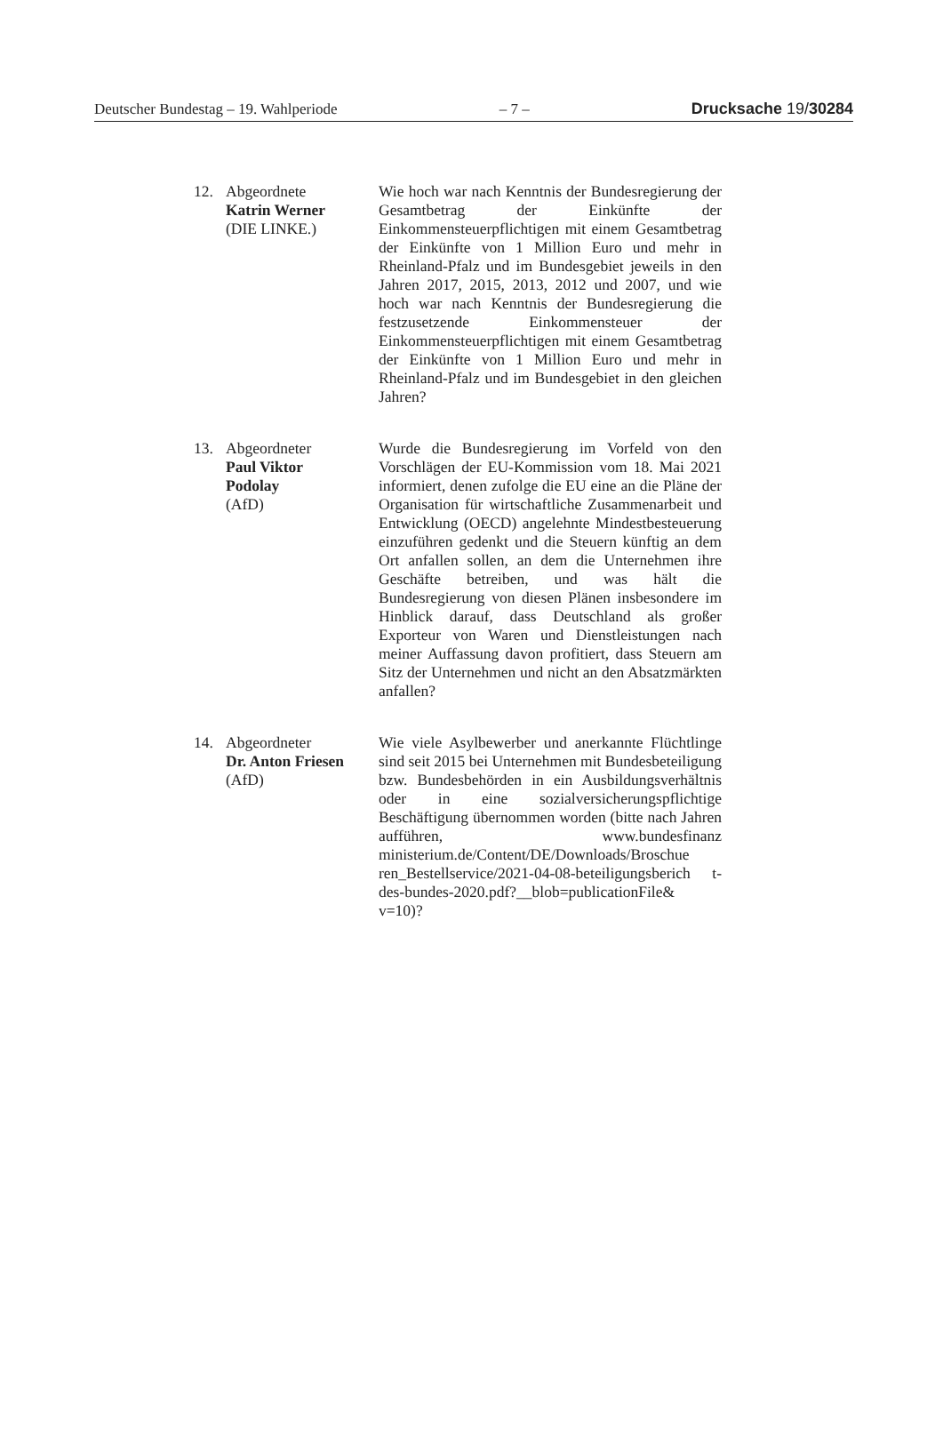Deutscher Bundestag – 19. Wahlperiode – 7 – Drucksache 19/30284
12. Abgeordnete
Katrin Werner
(DIE LINKE.)
Wie hoch war nach Kenntnis der Bundesregierung der Gesamtbetrag der Einkünfte der Einkommensteuerpflichtigen mit einem Gesamtbetrag der Einkünfte von 1 Million Euro und mehr in Rheinland-Pfalz und im Bundesgebiet jeweils in den Jahren 2017, 2015, 2013, 2012 und 2007, und wie hoch war nach Kenntnis der Bundesregierung die festzusetzende Einkommensteuer der Einkommensteuerpflichtigen mit einem Gesamtbetrag der Einkünfte von 1 Million Euro und mehr in Rheinland-Pfalz und im Bundesgebiet in den gleichen Jahren?
13. Abgeordneter
Paul Viktor
Podolay
(AfD)
Wurde die Bundesregierung im Vorfeld von den Vorschlägen der EU-Kommission vom 18. Mai 2021 informiert, denen zufolge die EU eine an die Pläne der Organisation für wirtschaftliche Zusammenarbeit und Entwicklung (OECD) angelehnte Mindestbesteuerung einzuführen gedenkt und die Steuern künftig an dem Ort anfallen sollen, an dem die Unternehmen ihre Geschäfte betreiben, und was hält die Bundesregierung von diesen Plänen insbesondere im Hinblick darauf, dass Deutschland als großer Exporteur von Waren und Dienstleistungen nach meiner Auffassung davon profitiert, dass Steuern am Sitz der Unternehmen und nicht an den Absatzmärkten anfallen?
14. Abgeordneter
Dr. Anton Friesen
(AfD)
Wie viele Asylbewerber und anerkannte Flüchtlinge sind seit 2015 bei Unternehmen mit Bundesbeteiligung bzw. Bundesbehörden in ein Ausbildungsverhältnis oder in eine sozialversicherungspflichtige Beschäftigung übernommen worden (bitte nach Jahren aufführen, www.bundesfinanz ministerium.de/Content/DE/Downloads/Broschue ren_Bestellservice/2021-04-08-beteiligungsberich t-des-bundes-2020.pdf?__blob=publicationFile& v=10)?